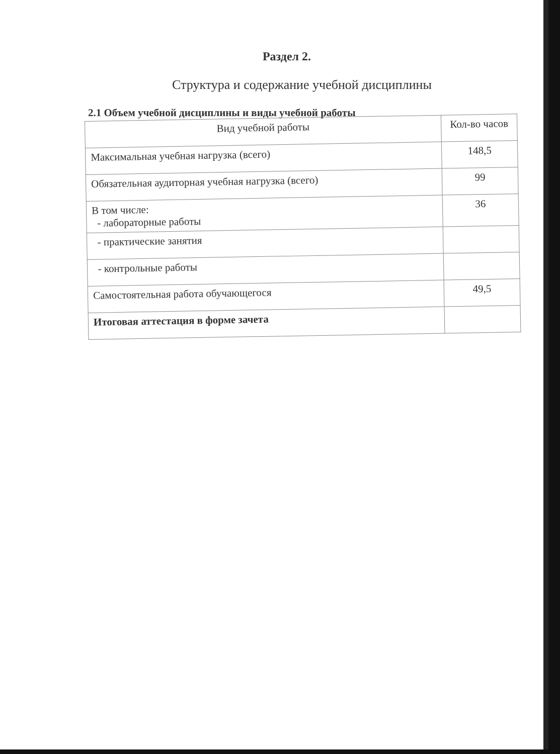Раздел 2.
Структура и содержание учебной дисциплины
2.1 Объем учебной дисциплины и виды учебной работы
| Вид учебной работы | Кол-во часов |
| --- | --- |
| Максимальная учебная нагрузка (всего) | 148,5 |
| Обязательная аудиторная учебная нагрузка (всего) | 99 |
| В том числе: - лабораторные работы | 36 |
| - практические занятия | |
| - контрольные работы | |
| Самостоятельная работа обучающегося | 49,5 |
| Итоговая аттестация в форме зачета | |